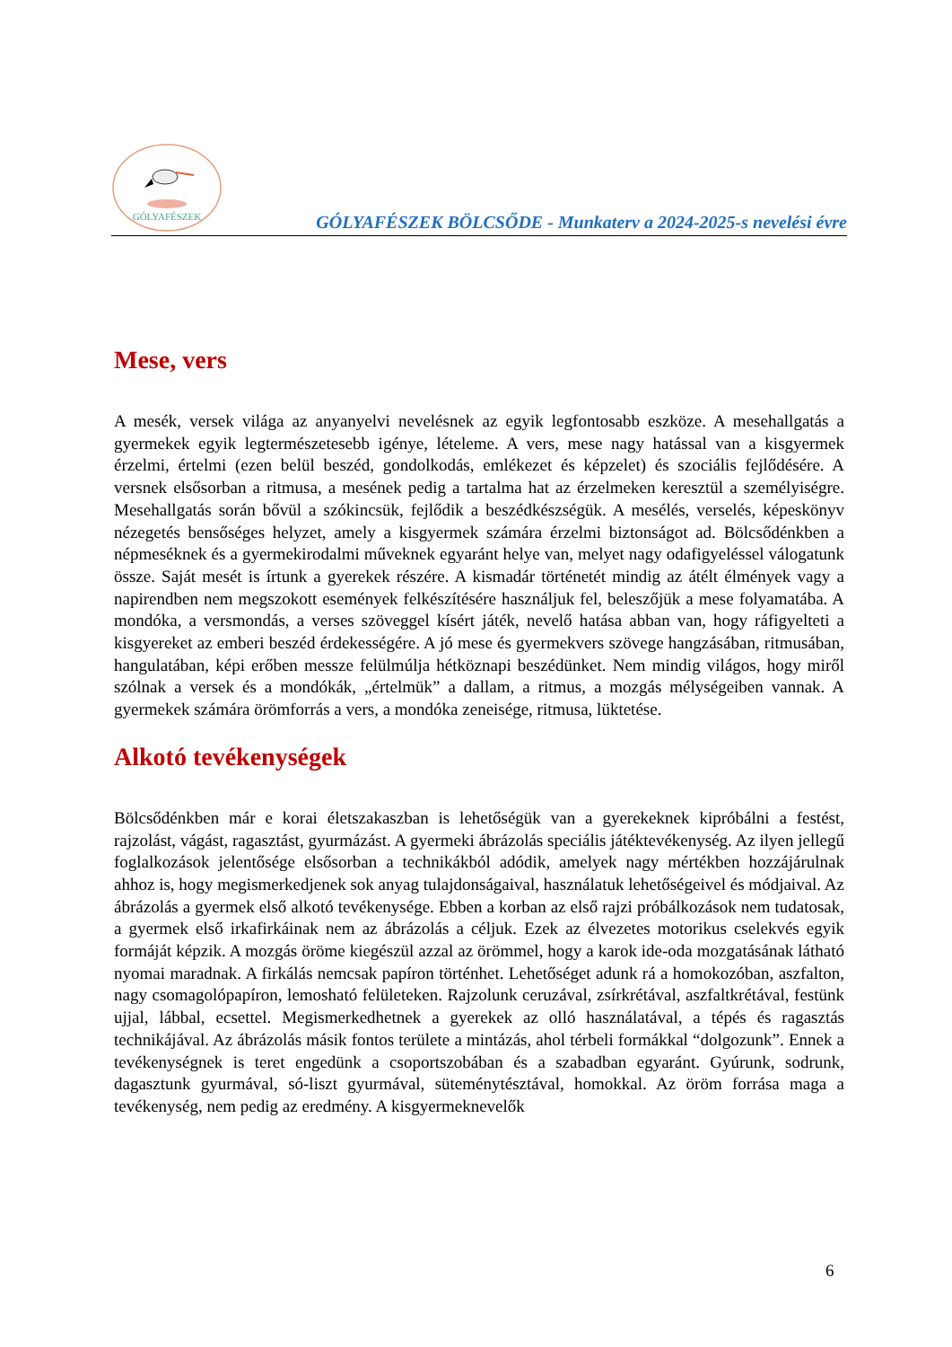GÓLYAFÉSZEK
GÓLYAFÉSZEK BÖLCSŐDE - Munkaterv a 2024-2025-s nevelési évre
Mese, vers
A mesék, versek világa az anyanyelvi nevelésnek az egyik legfontosabb eszköze. A mesehallgatás a gyermekek egyik legtermészetesebb igénye, lételeme. A vers, mese nagy hatással van a kisgyermek érzelmi, értelmi (ezen belül beszéd, gondolkodás, emlékezet és képzelet) és szociális fejlődésére. A versnek elsősorban a ritmusa, a mesének pedig a tartalma hat az érzelmeken keresztül a személyiségre. Mesehallgatás során bővül a szókincsük, fejlődik a beszédkészségük. A mesélés, verselés, képeskönyv nézegetés bensőséges helyzet, amely a kisgyermek számára érzelmi biztonságot ad. Bölcsődénkben a népmeséknek és a gyermekirodalmi műveknek egyaránt helye van, melyet nagy odafigyeléssel válogatunk össze. Saját mesét is írtunk a gyerekek részére. A kismadár történetét mindig az átélt élmények vagy a napirendben nem megszokott események felkészítésére használjuk fel, beleszőjük a mese folyamatába. A mondóka, a versmondás, a verses szöveggel kísért játék, nevelő hatása abban van, hogy ráfigyelteti a kisgyereket az emberi beszéd érdekességére. A jó mese és gyermekvers szövege hangzásában, ritmusában, hangulatában, képi erőben messze felülmúlja hétköznapi beszédünket. Nem mindig világos, hogy miről szólnak a versek és a mondókák, „értelmük” a dallam, a ritmus, a mozgás mélységeiben vannak. A gyermekek számára örömforrás a vers, a mondóka zeneisége, ritmusa, lüktetése.
Alkotó tevékenységek
Bölcsődénkben már e korai életszakaszban is lehetőségük van a gyerekeknek kipróbálni a festést, rajzolást, vágást, ragasztást, gyurmázást. A gyermeki ábrázolás speciális játéktevékenység. Az ilyen jellegű foglalkozások jelentősége elsősorban a technikákból adódik, amelyek nagy mértékben hozzájárulnak ahhoz is, hogy megismerkedjenek sok anyag tulajdonságaival, használatuk lehetőségeivel és módjaival. Az ábrázolás a gyermek első alkotó tevékenysége. Ebben a korban az első rajzi próbálkozások nem tudatosak, a gyermek első irkafirkáinak nem az ábrázolás a céljuk. Ezek az élvezetes motorikus cselekvés egyik formáját képzik. A mozgás öröme kiegészül azzal az örömmel, hogy a karok ide-oda mozgatásának látható nyomai maradnak. A firkálás nemcsak papíron történhet. Lehetőséget adunk rá a homokozóban, aszfalton, nagy csomagolópapíron, lemosható felületeken. Rajzolunk ceruzával, zsírkrétával, aszfaltkrétával, festünk ujjal, lábbal, ecsettel. Megismerkedhetnek a gyerekek az olló használatával, a tépés és ragasztás technikájával. Az ábrázolás másik fontos területe a mintázás, ahol térbeli formákkal “dolgozunk”. Ennek a tevékenységnek is teret engedünk a csoportszobában és a szabadban egyaránt. Gyúrunk, sodrunk, dagasztunk gyurmával, só-liszt gyurmával, süteménytésztával, homokkal. Az öröm forrása maga a tevékenység, nem pedig az eredmény. A kisgyermeknevelők
6